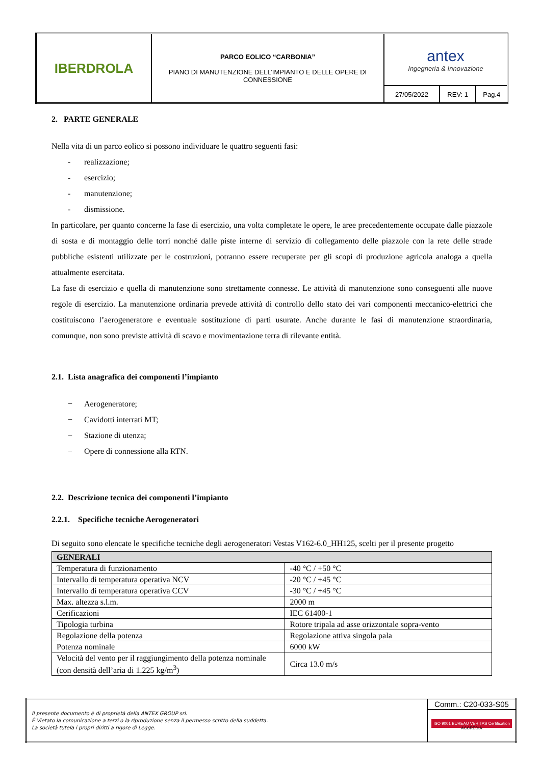| IBERDROLA | PARCO EOLICO “CARBONIA” PIANO DI MANUTENZIONE DELL’IMPIANTO E DELLE OPERE DI CONNESSIONE | antex Ingegneria & Innovazione | | |
| | | 27/05/2022 | REV: 1 | Pag.4 |
2. PARTE GENERALE
Nella vita di un parco eolico si possono individuare le quattro seguenti fasi:
- realizzazione;
- esercizio;
- manutenzione;
- dismissione.
In particolare, per quanto concerne la fase di esercizio, una volta completate le opere, le aree precedentemente occupate dalle piazzole di sosta e di montaggio delle torri nonché dalle piste interne di servizio di collegamento delle piazzole con la rete delle strade pubbliche esistenti utilizzate per le costruzioni, potranno essere recuperate per gli scopi di produzione agricola analoga a quella attualmente esercitata.
La fase di esercizio e quella di manutenzione sono strettamente connesse. Le attività di manutenzione sono conseguenti alle nuove regole di esercizio. La manutenzione ordinaria prevede attività di controllo dello stato dei vari componenti meccanico-elettrici che costituiscono l’aerogeneratore e eventuale sostituzione di parti usurate. Anche durante le fasi di manutenzione straordinaria, comunque, non sono previste attività di scavo e movimentazione terra di rilevante entità.
2.1. Lista anagrafica dei componenti l’impianto
− Aerogeneratore;
− Cavidotti interrati MT;
− Stazione di utenza;
− Opere di connessione alla RTN.
2.2. Descrizione tecnica dei componenti l’impianto
2.2.1. Specifiche tecniche Aerogeneratori
Di seguito sono elencate le specifiche tecniche degli aerogeneratori Vestas V162-6.0_HH125, scelti per il presente progetto
| GENERALI | |
| --- | --- |
| Temperatura di funzionamento | -40 °C / +50 °C |
| Intervallo di temperatura operativa NCV | -20 °C / +45 °C |
| Intervallo di temperatura operativa CCV | -30 °C / +45 °C |
| Max. altezza s.l.m. | 2000 m |
| Cerificazioni | IEC 61400-1 |
| Tipologia turbina | Rotore tripala ad asse orizzontale sopra-vento |
| Regolazione della potenza | Regolazione attiva singola pala |
| Potenza nominale | 6000 kW |
| Velocità del vento per il raggiungimento della potenza nominale (con densità dell’aria di 1.225 kg/m<sup>3</sup>) | Circa 13.0 m/s |
| Il presente documento è di proprietà della ANTEX GROUP srl. È Vietato la comunicazione a terzi o la riproduzione senza il permesso scritto della suddetta. La società tutela i propri diritti a rigore di Legge. | Comm.: C20-033-S05 |
| | ISO 9001 BUREAU VERITAS Certification ACCREDIA |